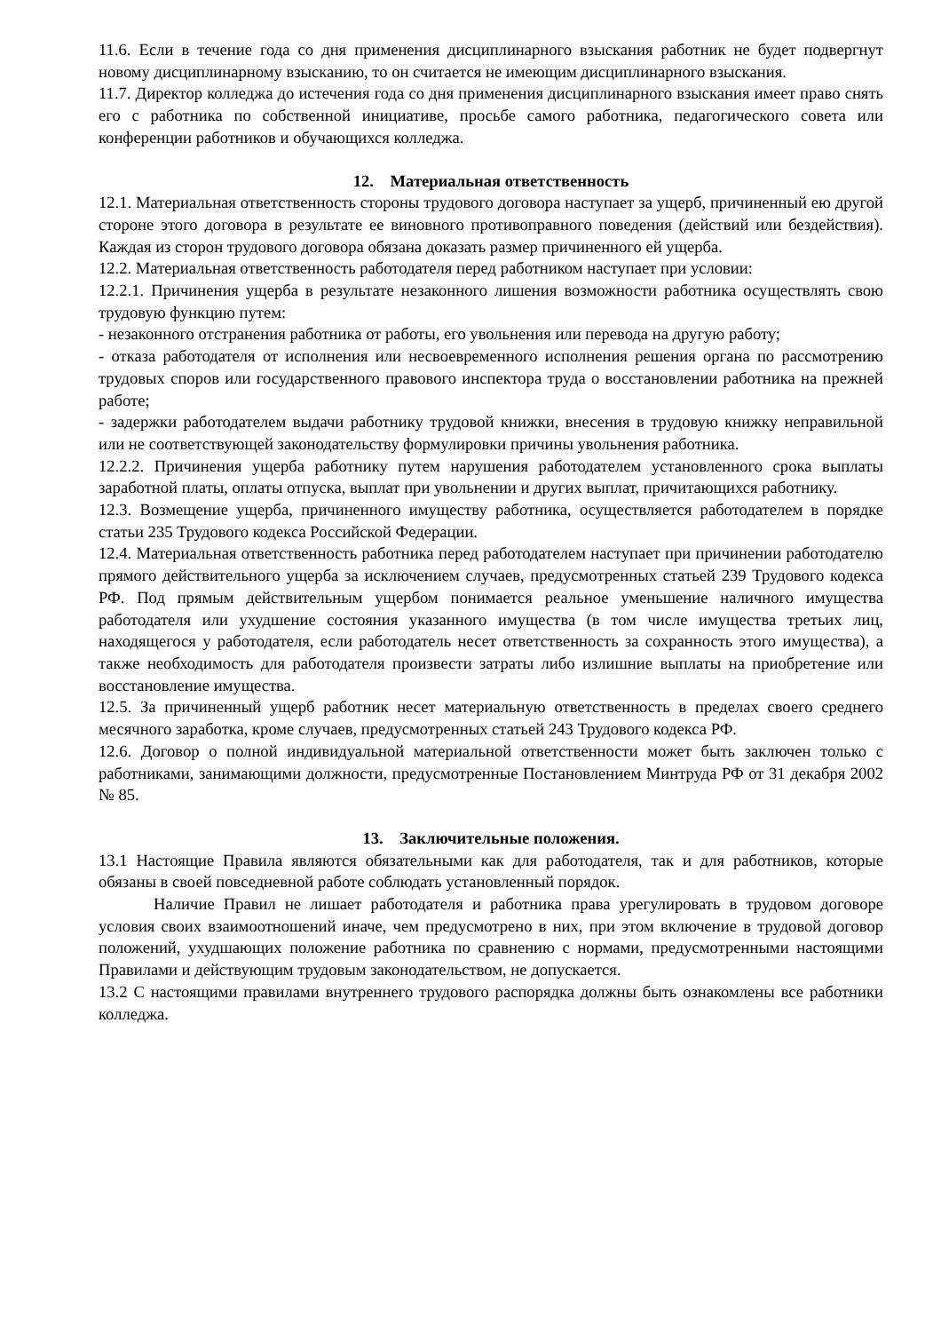11.6. Если в течение года со дня применения дисциплинарного взыскания работник не будет подвергнут новому дисциплинарному взысканию, то он считается не имеющим дисциплинарного взыскания.
11.7. Директор колледжа до истечения года со дня применения дисциплинарного взыскания имеет право снять его с работника по собственной инициативе, просьбе самого работника, педагогического совета или конференции работников и обучающихся колледжа.
12. Материальная ответственность
12.1. Материальная ответственность стороны трудового договора наступает за ущерб, причиненный ею другой стороне этого договора в результате ее виновного противоправного поведения (действий или бездействия). Каждая из сторон трудового договора обязана доказать размер причиненного ей ущерба.
12.2. Материальная ответственность работодателя перед работником наступает при условии:
12.2.1. Причинения ущерба в результате незаконного лишения возможности работника осуществлять свою трудовую функцию путем:
- незаконного отстранения работника от работы, его увольнения или перевода на другую работу;
- отказа работодателя от исполнения или несвоевременного исполнения решения органа по рассмотрению трудовых споров или государственного правового инспектора труда о восстановлении работника на прежней работе;
- задержки работодателем выдачи работнику трудовой книжки, внесения в трудовую книжку неправильной или не соответствующей законодательству формулировки причины увольнения работника.
12.2.2. Причинения ущерба работнику путем нарушения работодателем установленного срока выплаты заработной платы, оплаты отпуска, выплат при увольнении и других выплат, причитающихся работнику.
12.3. Возмещение ущерба, причиненного имуществу работника, осуществляется работодателем в порядке статьи 235 Трудового кодекса Российской Федерации.
12.4. Материальная ответственность работника перед работодателем наступает при причинении работодателю прямого действительного ущерба за исключением случаев, предусмотренных статьей 239 Трудового кодекса РФ. Под прямым действительным ущербом понимается реальное уменьшение наличного имущества работодателя или ухудшение состояния указанного имущества (в том числе имущества третьих лиц, находящегося у работодателя, если работодатель несет ответственность за сохранность этого имущества), а также необходимость для работодателя произвести затраты либо излишние выплаты на приобретение или восстановление имущества.
12.5. За причиненный ущерб работник несет материальную ответственность в пределах своего среднего месячного заработка, кроме случаев, предусмотренных статьей 243 Трудового кодекса РФ.
12.6. Договор о полной индивидуальной материальной ответственности может быть заключен только с работниками, занимающими должности, предусмотренные Постановлением Минтруда РФ от 31 декабря 2002 № 85.
13. Заключительные положения.
13.1 Настоящие Правила являются обязательными как для работодателя, так и для работников, которые обязаны в своей повседневной работе соблюдать установленный порядок.
Наличие Правил не лишает работодателя и работника права урегулировать в трудовом договоре условия своих взаимоотношений иначе, чем предусмотрено в них, при этом включение в трудовой договор положений, ухудшающих положение работника по сравнению с нормами, предусмотренными настоящими Правилами и действующим трудовым законодательством, не допускается.
13.2 С настоящими правилами внутреннего трудового распорядка должны быть ознакомлены все работники колледжа.